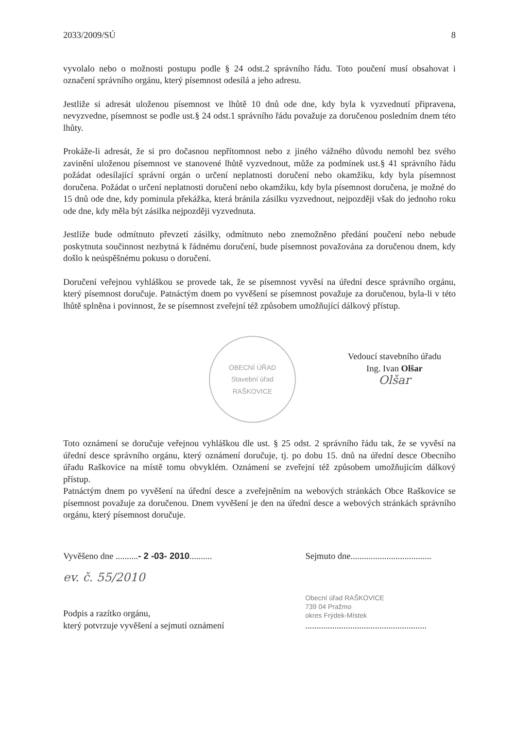2033/2009/SÚ 8
vyvolalo nebo o možnosti postupu podle § 24 odst.2 správního řádu. Toto poučení musí obsahovat i označení správního orgánu, který písemnost odesílá a jeho adresu.
Jestliže si adresát uloženou písemnost ve lhůtě 10 dnů ode dne, kdy byla k vyzvednutí připravena, nevyzvedne, písemnost se podle ust.§ 24 odst.1 správního řádu považuje za doručenou posledním dnem této lhůty.
Prokáže-li adresát, že si pro dočasnou nepřítomnost nebo z jiného vážného důvodu nemohl bez svého zavinění uloženou písemnost ve stanovené lhůtě vyzvednout, může za podmínek ust.§ 41 správního řádu požádat odesílající správní orgán o určení neplatnosti doručení nebo okamžiku, kdy byla písemnost doručena. Požádat o určení neplatnosti doručení nebo okamžiku, kdy byla písemnost doručena, je možné do 15 dnů ode dne, kdy pominula překážka, která bránila zásilku vyzvednout, nejpozději však do jednoho roku ode dne, kdy měla být zásilka nejpozději vyzvednuta.
Jestliže bude odmítnuto převzetí zásilky, odmítnuto nebo znemožněno předání poučení nebo nebude poskytnuta součinnost nezbytná k řádnému doručení, bude písemnost považována za doručenou dnem, kdy došlo k neúspěšnému pokusu o doručení.
Doručení veřejnou vyhláškou se provede tak, že se písemnost vyvěsí na úřední desce správního orgánu, který písemnost doručuje. Patnáctým dnem po vyvěšení se písemnost považuje za doručenou, byla-li v této lhůtě splněna i povinnost, že se písemnost zveřejní též způsobem umožňující dálkový přístup.
OBECNÍ ÚŘAD
Stavební úřad
RAŠKOVICE
Vedoucí stavebního úřadu
Ing. Ivan Olšar
Olšar
Toto oznámení se doručuje veřejnou vyhláškou dle ust. § 25 odst. 2 správního řádu tak, že se vyvěsí na úřední desce správního orgánu, který oznámení doručuje, tj. po dobu 15. dnů na úřední desce Obecního úřadu Raškovice na místě tomu obvyklém. Oznámení se zveřejní též způsobem umožňujícím dálkový přístup.
Patnáctým dnem po vyvěšení na úřední desce a zveřejněním na webových stránkách Obce Raškovice se písemnost považuje za doručenou. Dnem vyvěšení je den na úřední desce a webových stránkách správního orgánu, který písemnost doručuje.
Vyvěšeno dne ..........- 2 -03- 2010.......... Sejmuto dne....................................
ev. č. 55/2010
Podpis a razítko orgánu,
který potvrzuje vyvěšení a sejmutí oznámení
Obecní úřad RAŠKOVICE
739 04 Pražmo
okres Frýdek-Místek
......................................................